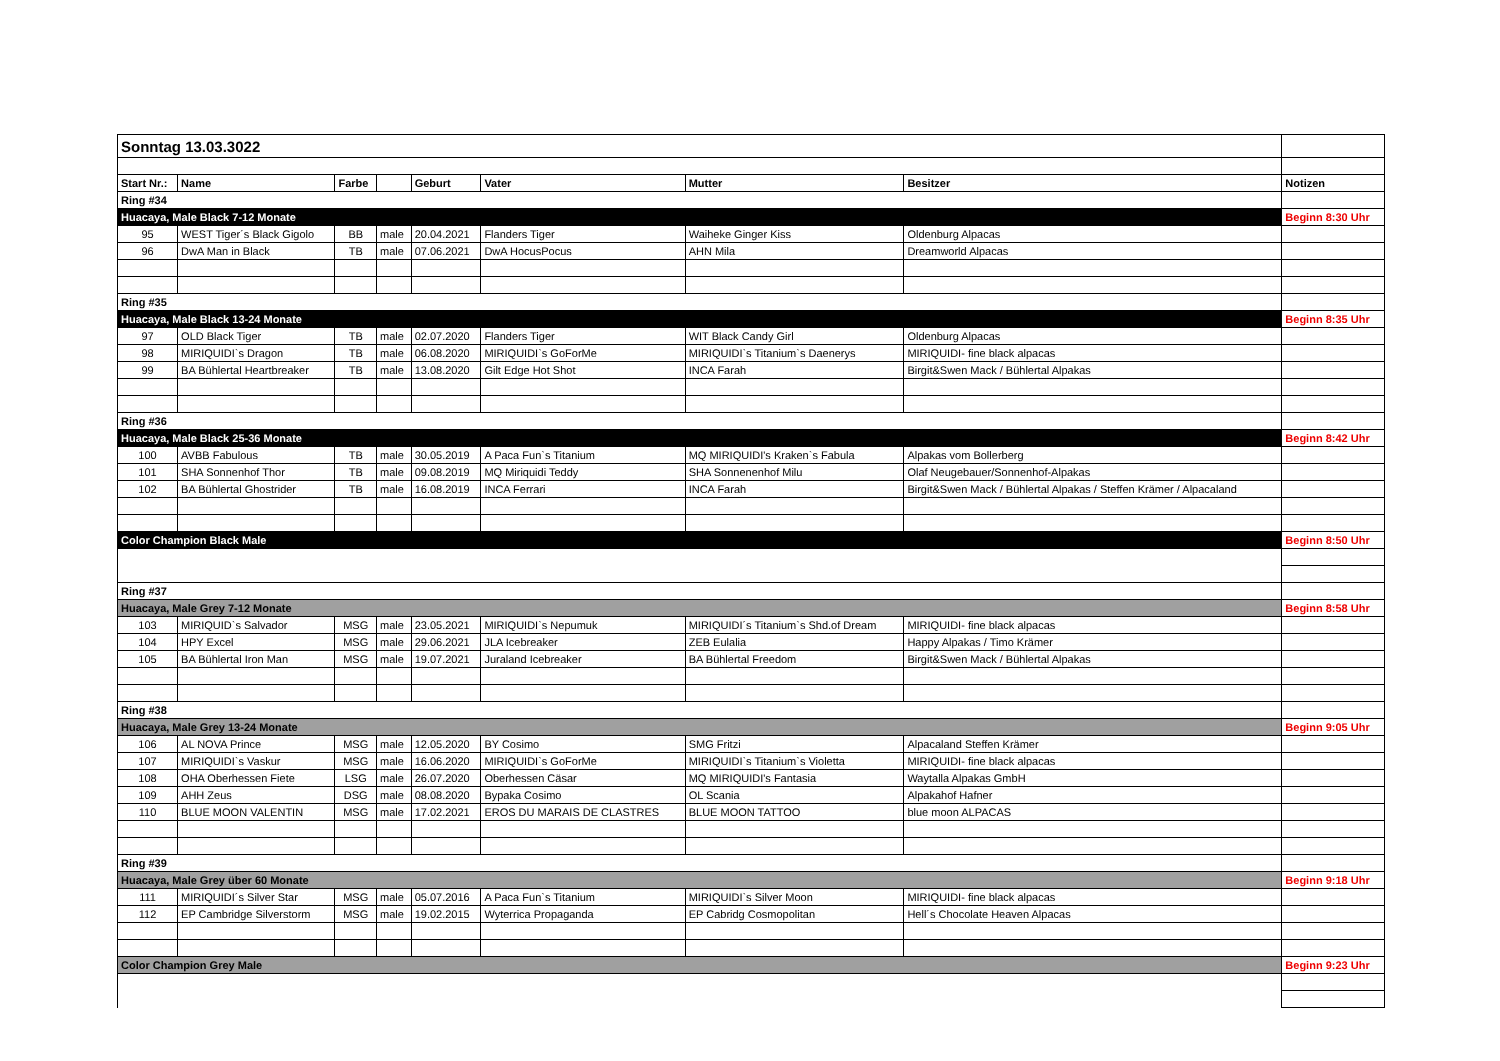| Sonntag 13.03.3022 | | | | | | | | |
| Start Nr.: | Name | Farbe | | Geburt | Vater | Mutter | Besitzer | Notizen |
| Ring #34 | | | | | | | | |
| Huacaya, Male Black 7-12 Monate | | | | | | | | Beginn 8:30 Uhr |
| 95 | WEST Tiger´s Black Gigolo | BB | male | 20.04.2021 | Flanders Tiger | Waiheke Ginger Kiss | Oldenburg Alpacas | |
| 96 | DwA Man in Black | TB | male | 07.06.2021 | DwA HocusPocus | AHN Mila | Dreamworld Alpacas | |
| Ring #35 | | | | | | | | |
| Huacaya, Male Black 13-24 Monate | | | | | | | | Beginn 8:35 Uhr |
| 97 | OLD Black Tiger | TB | male | 02.07.2020 | Flanders Tiger | WIT Black Candy Girl | Oldenburg Alpacas | |
| 98 | MIRIQUIDI`s Dragon | TB | male | 06.08.2020 | MIRIQUIDI`s GoForMe | MIRIQUIDI`s Titanium`s Daenerys | MIRIQUIDI- fine black alpacas | |
| 99 | BA Bühlertal Heartbreaker | TB | male | 13.08.2020 | Gilt Edge Hot Shot | INCA Farah | Birgit&Swen Mack / Bühlertal Alpakas | |
| Ring #36 | | | | | | | | |
| Huacaya, Male Black 25-36 Monate | | | | | | | | Beginn 8:42 Uhr |
| 100 | AVBB Fabulous | TB | male | 30.05.2019 | A Paca Fun`s Titanium | MQ MIRIQUIDI's Kraken`s Fabula | Alpakas vom Bollerberg | |
| 101 | SHA Sonnenhof Thor | TB | male | 09.08.2019 | MQ Miriquidi Teddy | SHA Sonnenenhof Milu | Olaf Neugebauer/Sonnenhof-Alpakas | |
| 102 | BA Bühlertal Ghostrider | TB | male | 16.08.2019 | INCA Ferrari | INCA Farah | Birgit&Swen Mack / Bühlertal Alpakas / Steffen Krämer / Alpacaland | |
| Color Champion Black Male | | | | | | | | Beginn 8:50 Uhr |
| Ring #37 | | | | | | | | |
| Huacaya, Male Grey 7-12 Monate | | | | | | | | Beginn 8:58 Uhr |
| 103 | MIRIQUID`s Salvador | MSG | male | 23.05.2021 | MIRIQUIDI`s Nepumuk | MIRIQUIDI´s Titanium`s Shd.of Dream | MIRIQUIDI- fine black alpacas | |
| 104 | HPY Excel | MSG | male | 29.06.2021 | JLA Icebreaker | ZEB Eulalia | Happy Alpakas / Timo Krämer | |
| 105 | BA Bühlertal Iron Man | MSG | male | 19.07.2021 | Juraland Icebreaker | BA Bühlertal Freedom | Birgit&Swen Mack / Bühlertal Alpakas | |
| Ring #38 | | | | | | | | |
| Huacaya, Male Grey 13-24 Monate | | | | | | | | Beginn 9:05 Uhr |
| 106 | AL NOVA Prince | MSG | male | 12.05.2020 | BY Cosimo | SMG Fritzi | Alpacaland Steffen Krämer | |
| 107 | MIRIQUIDI`s Vaskur | MSG | male | 16.06.2020 | MIRIQUIDI`s GoForMe | MIRIQUIDI`s Titanium`s Violetta | MIRIQUIDI- fine black alpacas | |
| 108 | OHA Oberhessen Fiete | LSG | male | 26.07.2020 | Oberhessen Cäsar | MQ MIRIQUIDI's Fantasia | Waytalla Alpakas GmbH | |
| 109 | AHH Zeus | DSG | male | 08.08.2020 | Bypaka Cosimo | OL Scania | Alpakahof Hafner | |
| 110 | BLUE MOON VALENTIN | MSG | male | 17.02.2021 | EROS DU MARAIS DE CLASTRES | BLUE MOON TATTOO | blue moon ALPACAS | |
| Ring #39 | | | | | | | | |
| Huacaya, Male Grey über 60 Monate | | | | | | | | Beginn 9:18 Uhr |
| 111 | MIRIQUIDI´s Silver Star | MSG | male | 05.07.2016 | A Paca Fun`s Titanium | MIRIQUIDI`s Silver Moon | MIRIQUIDI- fine black alpacas | |
| 112 | EP Cambridge Silverstorm | MSG | male | 19.02.2015 | Wyterrica Propaganda | EP Cabridg Cosmopolitan | Hell´s Chocolate Heaven Alpacas | |
| Color Champion Grey Male | | | | | | | | Beginn 9:23 Uhr |